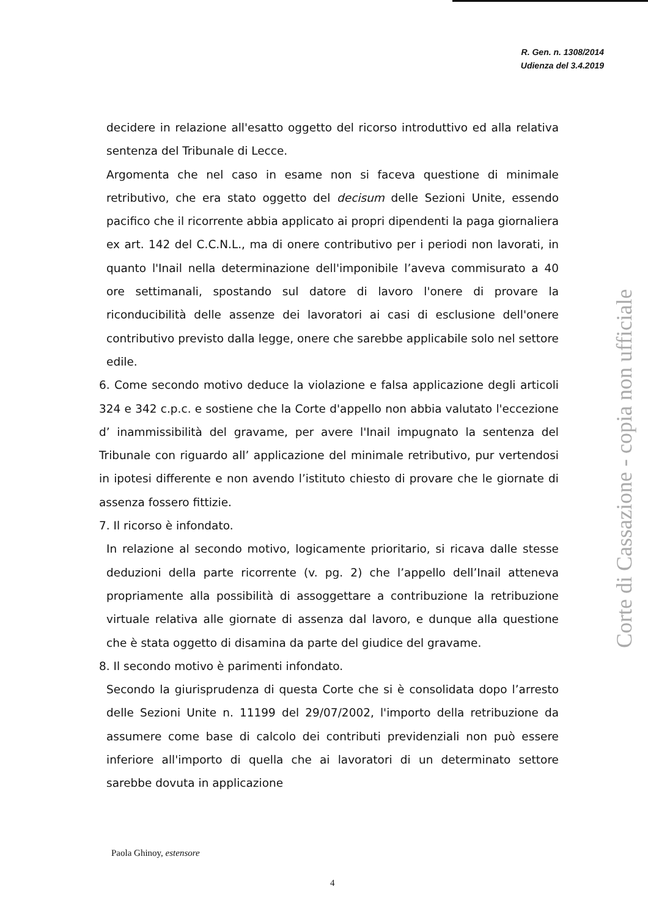R. Gen. n. 1308/2014
Udienza del 3.4.2019
decidere in relazione all'esatto oggetto del ricorso introduttivo ed alla relativa sentenza del Tribunale di Lecce.
Argomenta che nel caso in esame non si faceva questione di minimale retributivo, che era stato oggetto del decisum delle Sezioni Unite, essendo pacifico che il ricorrente abbia applicato ai propri dipendenti la paga giornaliera ex art. 142 del C.C.N.L., ma di onere contributivo per i periodi non lavorati, in quanto l'Inail nella determinazione dell'imponibile l’aveva commisurato a 40 ore settimanali, spostando sul datore di lavoro l'onere di provare la riconducibilità delle assenze dei lavoratori ai casi di esclusione dell'onere contributivo previsto dalla legge, onere che sarebbe applicabile solo nel settore edile.
6. Come secondo motivo deduce la violazione e falsa applicazione degli articoli 324 e 342 c.p.c. e sostiene che la Corte d'appello non abbia valutato l'eccezione d’ inammissibilità del gravame, per avere l'Inail impugnato la sentenza del Tribunale con riguardo all’ applicazione del minimale retributivo, pur vertendosi in ipotesi differente e non avendo l’istituto chiesto di provare che le giornate di assenza fossero fittizie.
7. Il ricorso è infondato.
In relazione al secondo motivo, logicamente prioritario, si ricava dalle stesse deduzioni della parte ricorrente (v. pg. 2) che l’appello dell’Inail atteneva propriamente alla possibilità di assoggettare a contribuzione la retribuzione virtuale relativa alle giornate di assenza dal lavoro, e dunque alla questione che è stata oggetto di disamina da parte del giudice del gravame.
8. Il secondo motivo è parimenti infondato.
Secondo la giurisprudenza di questa Corte che si è consolidata dopo l’arresto delle Sezioni Unite n. 11199 del 29/07/2002, l'importo della retribuzione da assumere come base di calcolo dei contributi previdenziali non può essere inferiore all'importo di quella che ai lavoratori di un determinato settore sarebbe dovuta in applicazione
Paola Ghinoy, estensore
4
Corte di Cassazione - copia non ufficiale